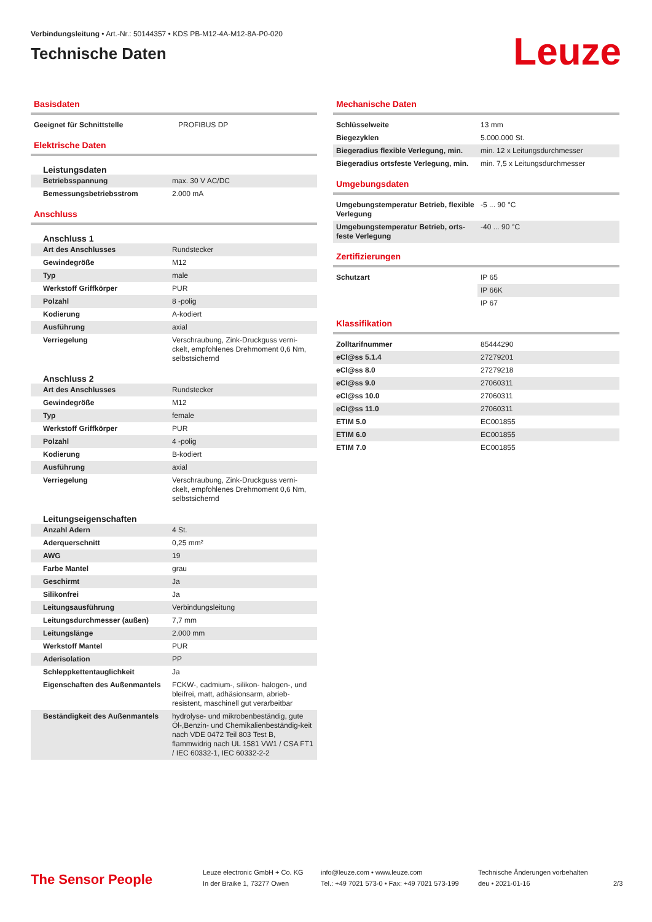Verbindungsleitung • Art.-Nr.: 50144357 • KDS PB-M12-4A-M12-8A-P0-020
Technische Daten
Leuze
Basisdaten
| Geeignet für Schnittstelle | PROFIBUS DP |
Elektrische Daten
Leistungsdaten
| Betriebsspannung | max. 30 V AC/DC |
| Bemessungsbetriebsstrom | 2.000 mA |
Anschluss
Anschluss 1
| Art des Anschlusses | Rundstecker |
| Gewindegröße | M12 |
| Typ | male |
| Werkstoff Griffkörper | PUR |
| Polzahl | 8 -polig |
| Kodierung | A-kodiert |
| Ausführung | axial |
| Verriegelung | Verschraubung, Zink-Druckguss verni-ckelt, empfohlenes Drehmoment 0,6 Nm, selbstsichernd |
Anschluss 2
| Art des Anschlusses | Rundstecker |
| Gewindegröße | M12 |
| Typ | female |
| Werkstoff Griffkörper | PUR |
| Polzahl | 4 -polig |
| Kodierung | B-kodiert |
| Ausführung | axial |
| Verriegelung | Verschraubung, Zink-Druckguss verni-ckelt, empfohlenes Drehmoment 0,6 Nm, selbstsichernd |
Leitungseigenschaften
| Anzahl Adern | 4 St. |
| Aderquerschnitt | 0,25 mm² |
| AWG | 19 |
| Farbe Mantel | grau |
| Geschirmt | Ja |
| Silikonfrei | Ja |
| Leitungsausführung | Verbindungsleitung |
| Leitungsdurchmesser (außen) | 7,7 mm |
| Leitungslänge | 2.000 mm |
| Werkstoff Mantel | PUR |
| Aderisolation | PP |
| Schleppkettentauglichkeit | Ja |
| Eigenschaften des Außenmantels | FCKW-, cadmium-, silikon- halogen-, und bleifrei, matt, adhäsionsarm, abrieb-resistent, maschinell gut verarbeitbar |
| Beständigkeit des Außenmantels | hydrolyse- und mikrobenbeständig, gute Öl-,Benzin- und Chemikalienbeständig-keit nach VDE 0472 Teil 803 Test B, flammwidrig nach UL 1581 VW1 / CSA FT1 / IEC 60332-1, IEC 60332-2-2 |
Mechanische Daten
| Schlüsselweite | 13 mm |
| Biegezyklen | 5.000.000 St. |
| Biegeradius flexible Verlegung, min. | min. 12 x Leitungsdurchmesser |
| Biegeradius ortsfeste Verlegung, min. | min. 7,5 x Leitungsdurchmesser |
Umgebungsdaten
| Umgebungstemperatur Betrieb, flexible Verlegung | -5 ... 90 °C |
| Umgebungstemperatur Betrieb, orts-feste Verlegung | -40 ... 90 °C |
Zertifizierungen
| Schutzart | IP 65 |
| | IP 66K |
| | IP 67 |
Klassifikation
| Zolltarifnummer | 85444290 |
| eCl@ss 5.1.4 | 27279201 |
| eCl@ss 8.0 | 27279218 |
| eCl@ss 9.0 | 27060311 |
| eCl@ss 10.0 | 27060311 |
| eCl@ss 11.0 | 27060311 |
| ETIM 5.0 | EC001855 |
| ETIM 6.0 | EC001855 |
| ETIM 7.0 | EC001855 |
The Sensor People
Leuze electronic GmbH + Co. KG
In der Braike 1, 73277 Owen
info@leuze.com • www.leuze.com
Tel.: +49 7021 573-0 • Fax: +49 7021 573-199
Technische Änderungen vorbehalten
deu • 2021-01-16
2/3